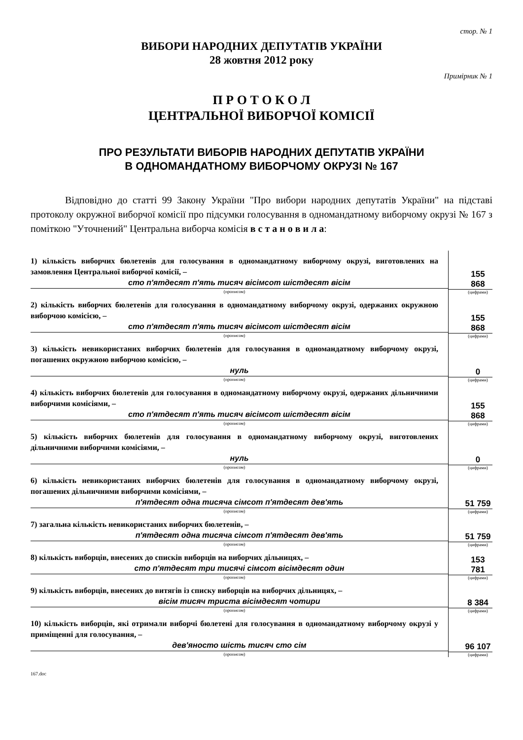стор. № 1
ВИБОРИ НАРОДНИХ ДЕПУТАТІВ УКРАЇНИ
28 жовтня 2012 року
Примірник № 1
П Р О Т О К О Л
ЦЕНТРАЛЬНОЇ ВИБОРЧОЇ КОМІСІЇ
ПРО РЕЗУЛЬТАТИ ВИБОРІВ НАРОДНИХ ДЕПУТАТІВ УКРАЇНИ
В ОДНОМАНДАТНОМУ ВИБОРЧОМУ ОКРУЗІ № 167
Відповідно до статті 99 Закону України "Про вибори народних депутатів України" на підставі протоколу окружної виборчої комісії про підсумки голосування в одномандатному виборчому окрузі № 167 з поміткою "Уточнений" Центральна виборча комісія в с т а н о в и л а:
| 1) кількість виборчих бюлетенів для голосування в одномандатному виборчому окрузі, виготовлених на замовлення Центральної виборчої комісії, – сто п'ятдесят п'ять тисяч вісімсот шістдесят вісім (прописом) | / 155 868 / / (цифрами) / |
| 2) кількість виборчих бюлетенів для голосування в одномандатному виборчому окрузі, одержаних окружною виборчою комісією, – сто п'ятдесят п'ять тисяч вісімсот шістдесят вісім (прописом) | / 155 868 / / (цифрами) / |
| 3) кількість невикористаних виборчих бюлетенів для голосування в одномандатному виборчому окрузі, погашених окружною виборчою комісією, – нуль (прописом) | / 0 / / (цифрами) / |
| 4) кількість виборчих бюлетенів для голосування в одномандатному виборчому окрузі, одержаних дільничними виборчими комісіями, – сто п'ятдесят п'ять тисяч вісімсот шістдесят вісім (прописом) | / 155 868 / / (цифрами) / |
| 5) кількість виборчих бюлетенів для голосування в одномандатному виборчому окрузі, виготовлених дільничними виборчими комісіями, – нуль (прописом) | / 0 / / (цифрами) / |
| 6) кількість невикористаних виборчих бюлетенів для голосування в одномандатному виборчому окрузі, погашених дільничними виборчими комісіями, – п'ятдесят одна тисяча сімсот п'ятдесят дев'ять (прописом) | / 51 759 / / (цифрами) / |
| 7) загальна кількість невикористаних виборчих бюлетенів, – п'ятдесят одна тисяча сімсот п'ятдесят дев'ять (прописом) | / 51 759 / / (цифрами) / |
| 8) кількість виборців, внесених до списків виборців на виборчих дільницях, – сто п'ятдесят три тисячі сімсот вісімдесят один (прописом) | / 153 781 / / (цифрами) / |
| 9) кількість виборців, внесених до витягів із списку виборців на виборчих дільницях, – вісім тисяч триста вісімдесят чотири (прописом) | / 8 384 / / (цифрами) / |
| 10) кількість виборців, які отримали виборчі бюлетені для голосування в одномандатному виборчому окрузі у приміщенні для голосування, – дев'яносто шість тисяч сто сім (прописом) | / 96 107 / / (цифрами) / |
167.doc